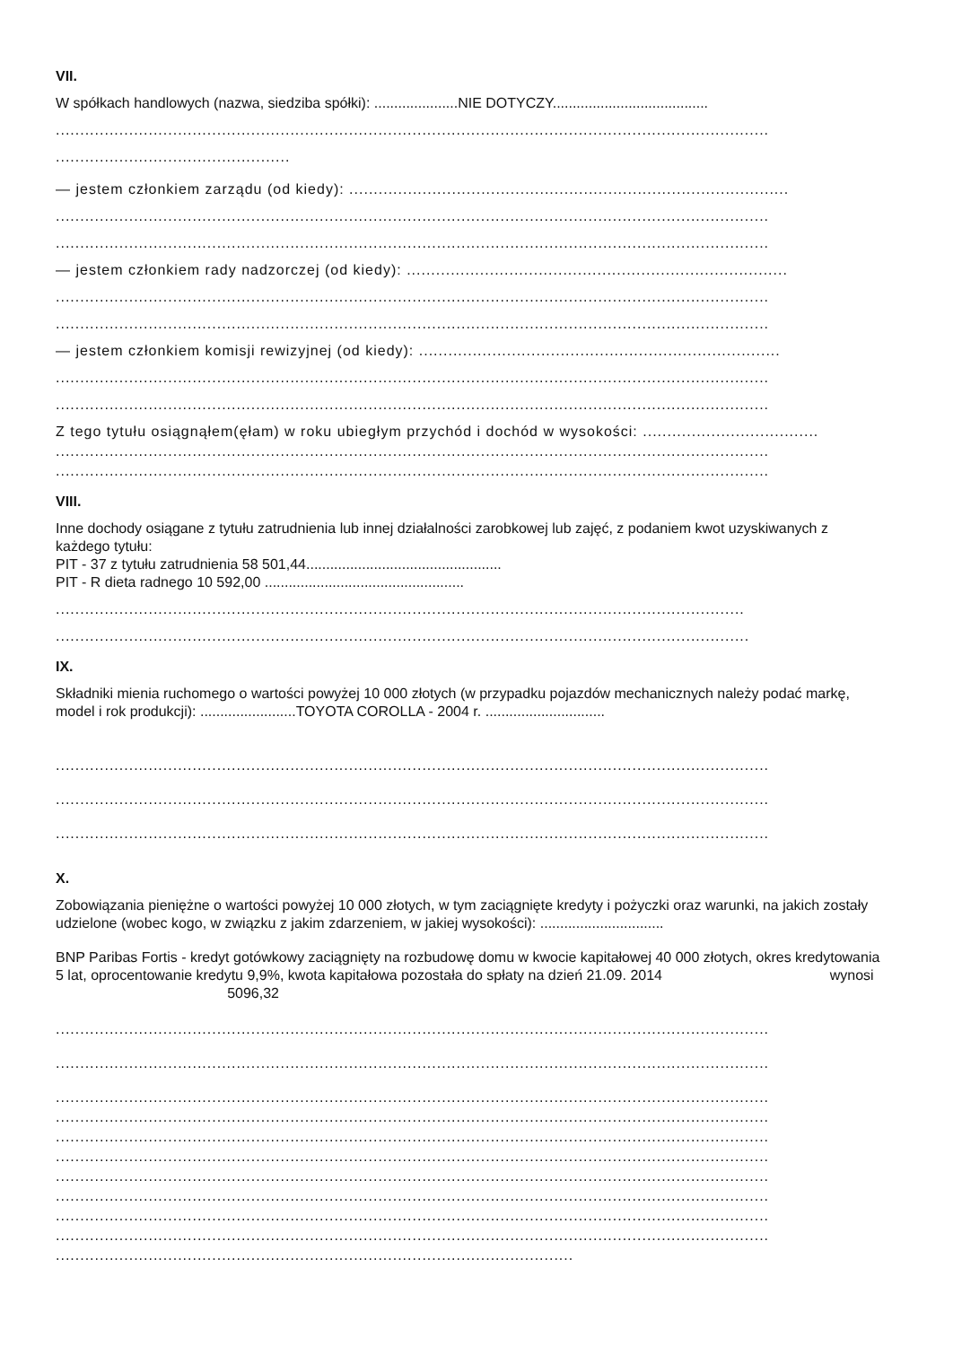VII.
W spółkach handlowych (nazwa, siedziba spółki): .....................NIE DOTYCZY.......................................
..................................................................................................................................................
................................................
— jestem członkiem zarządu (od kiedy): ..........................................................................................
..................................................................................................................................................
..................................................................................................................................................
— jestem członkiem rady nadzorczej (od kiedy): ..............................................................................
..................................................................................................................................................
..................................................................................................................................................
— jestem członkiem komisji rewizyjnej (od kiedy): ..........................................................................
..................................................................................................................................................
..................................................................................................................................................
Z tego tytułu osiągnąłem(ęłam) w roku ubiegłym przychód i dochód w wysokości: ....................................
..................................................................................................................................................
..................................................................................................................................................
VIII.
Inne dochody osiągane z tytułu zatrudnienia lub innej działalności zarobkowej lub zajęć, z podaniem kwot uzyskiwanych z każdego tytułu:
PIT - 37 z tytułu zatrudnienia 58 501,44.................................................
PIT - R dieta radnego 10 592,00 ..................................................
.............................................................................................................................................
..............................................................................................................................................
IX.
Składniki mienia ruchomego o wartości powyżej 10 000 złotych (w przypadku pojazdów mechanicznych należy podać markę, model i rok produkcji): ........................TOYOTA COROLLA - 2004 r. ..............................
..................................................................................................................................................
..................................................................................................................................................
..................................................................................................................................................
X.
Zobowiązania pieniężne o wartości powyżej 10 000 złotych, w tym zaciągnięte kredyty i pożyczki oraz warunki, na jakich zostały udzielone (wobec kogo, w związku z jakim zdarzeniem, w jakiej wysokości): ...............................
BNP Paribas Fortis - kredyt gotówkowy zaciągnięty na rozbudowę domu w kwocie kapitałowej 40 000 złotych, okres kredytowania 5 lat, oprocentowanie kredytu 9,9%, kwota kapitałowa pozostała do spłaty na dzień 21.09. 2014 wynosi 5096,32
..................................................................................................................................................
..................................................................................................................................................
..................................................................................................................................................
..................................................................................................................................................
..................................................................................................................................................
..................................................................................................................................................
..................................................................................................................................................
..................................................................................................................................................
..................................................................................................................................................
..................................................................................................................................................
..........................................................................................................